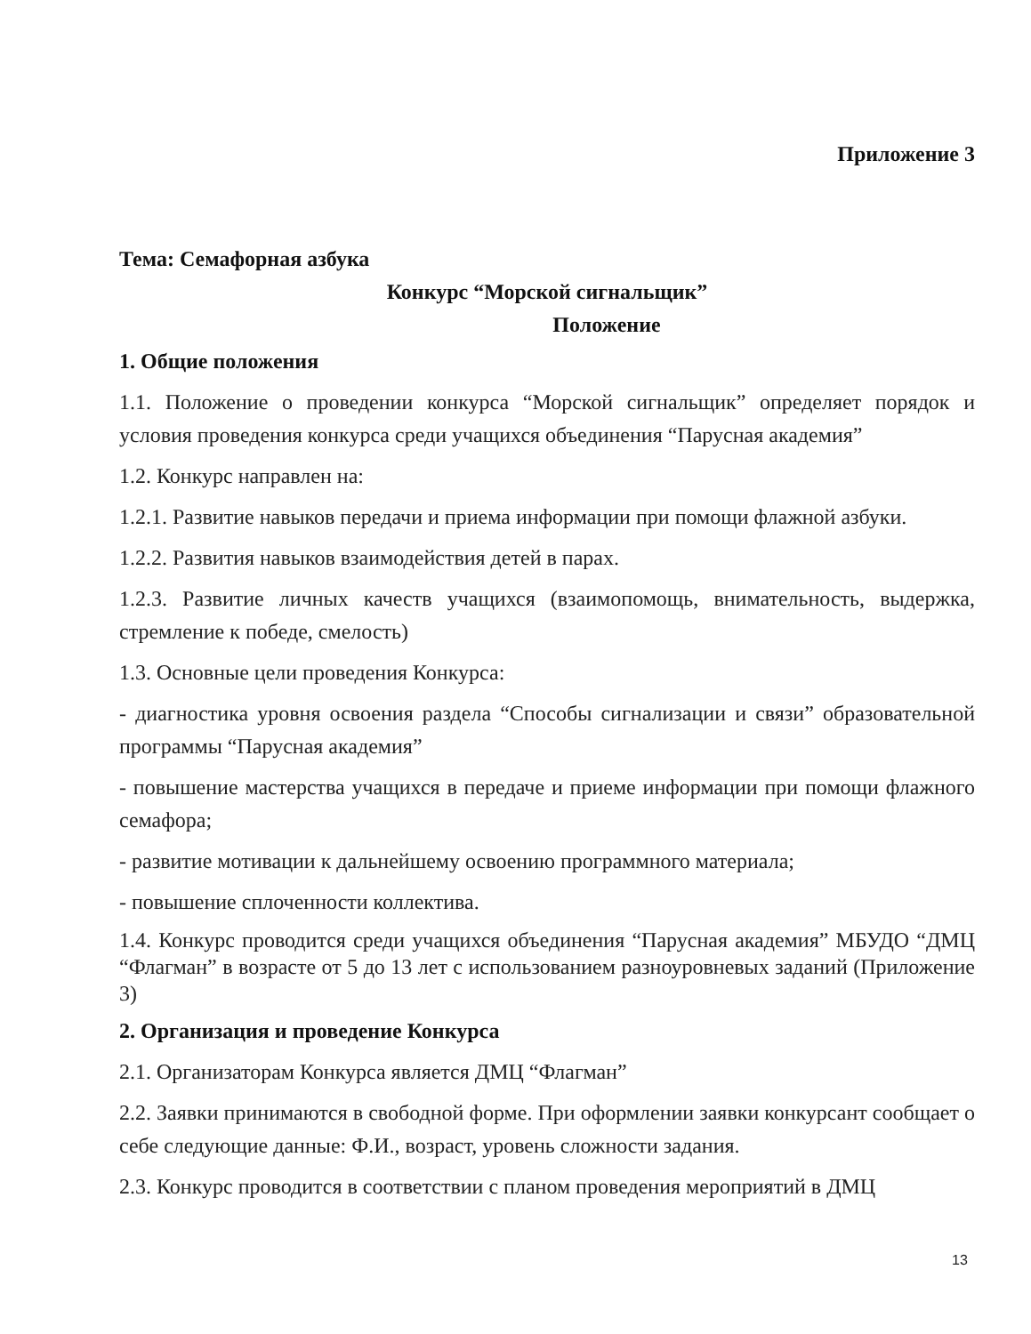Приложение 3
Тема: Семафорная азбука
Конкурс “Морской сигнальщик”
Положение
1. Общие положения
1.1. Положение о проведении конкурса “Морской сигнальщик” определяет порядок и условия проведения конкурса среди учащихся объединения “Парусная академия”
1.2. Конкурс направлен на:
1.2.1. Развитие навыков передачи и приема информации при помощи флажной азбуки.
1.2.2. Развития навыков взаимодействия детей в парах.
1.2.3. Развитие личных качеств учащихся (взаимопомощь, внимательность, выдержка, стремление к победе, смелость)
1.3. Основные цели проведения Конкурса:
- диагностика уровня освоения раздела “Способы сигнализации и связи” образовательной программы “Парусная академия”
- повышение мастерства учащихся в передаче и приеме информации при помощи флажного семафора;
- развитие мотивации к дальнейшему освоению программного материала;
- повышение сплоченности коллектива.
1.4. Конкурс проводится среди учащихся объединения “Парусная академия” МБУДО “ДМЦ “Флагман” в возрасте от 5 до 13 лет с использованием разноуровневых заданий (Приложение 3)
2. Организация и проведение Конкурса
2.1. Организаторам Конкурса является ДМЦ “Флагман”
2.2. Заявки принимаются в свободной форме. При оформлении заявки конкурсант сообщает о себе следующие данные: Ф.И., возраст, уровень сложности задания.
2.3. Конкурс проводится в соответствии с планом проведения мероприятий в ДМЦ
13